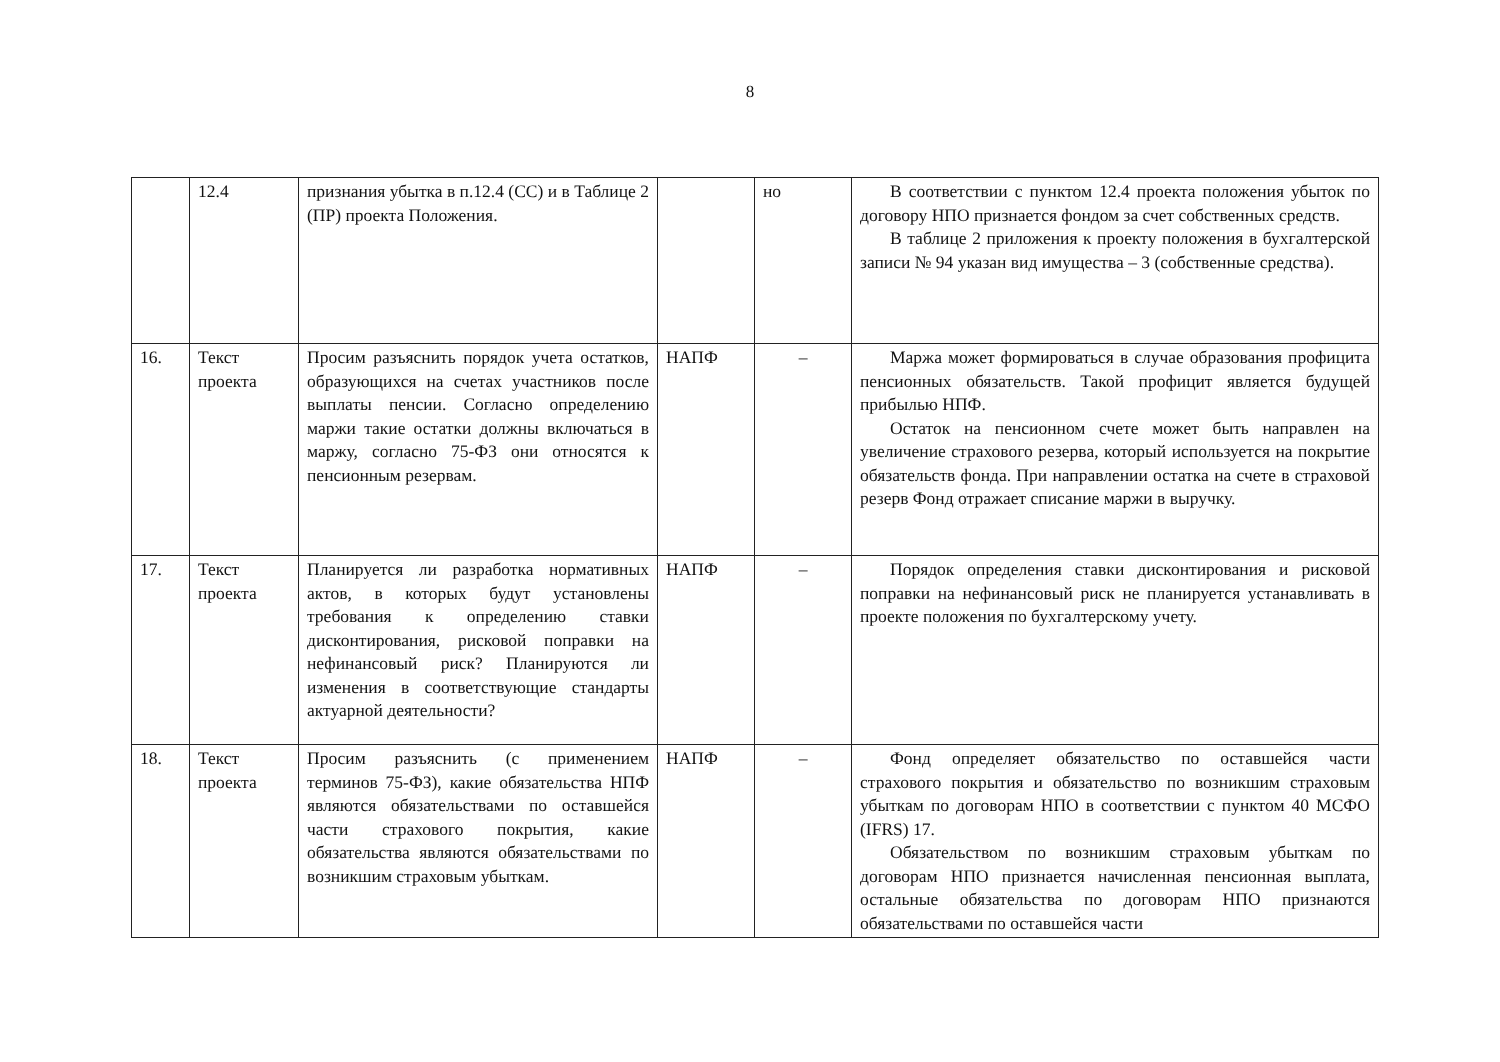8
| | 12.4 | признания убытка в п.12.4 (СС) и в Таблице 2 (ПР) проекта Положения. | | но | В соответствии с пунктом 12.4 проекта положения убыток по договору НПО признается фондом за счет собственных средств. В таблице 2 приложения к проекту положения в бухгалтерской записи № 94 указан вид имущества – 3 (собственные средства). |
| 16. | Текст проекта | Просим разъяснить порядок учета остатков, образующихся на счетах участников после выплаты пенсии. Согласно определению маржи такие остатки должны включаться в маржу, согласно 75-ФЗ они относятся к пенсионным резервам. | НАПФ | – | Маржа может формироваться в случае образования профицита пенсионных обязательств. Такой профицит является будущей прибылью НПФ. Остаток на пенсионном счете может быть направлен на увеличение страхового резерва, который используется на покрытие обязательств фонда. При направлении остатка на счете в страховой резерв Фонд отражает списание маржи в выручку. |
| 17. | Текст проекта | Планируется ли разработка нормативных актов, в которых будут установлены требования к определению ставки дисконтирования, рисковой поправки на нефинансовый риск? Планируются ли изменения в соответствующие стандарты актуарной деятельности? | НАПФ | – | Порядок определения ставки дисконтирования и рисковой поправки на нефинансовый риск не планируется устанавливать в проекте положения по бухгалтерскому учету. |
| 18. | Текст проекта | Просим разъяснить (с применением терминов 75-ФЗ), какие обязательства НПФ являются обязательствами по оставшейся части страхового покрытия, какие обязательства являются обязательствами по возникшим страховым убыткам. | НАПФ | – | Фонд определяет обязательство по оставшейся части страхового покрытия и обязательство по возникшим страховым убыткам по договорам НПО в соответствии с пунктом 40 МСФО (IFRS) 17. Обязательством по возникшим страховым убыткам по договорам НПО признается начисленная пенсионная выплата, остальные обязательства по договорам НПО признаются обязательствами по оставшейся части |